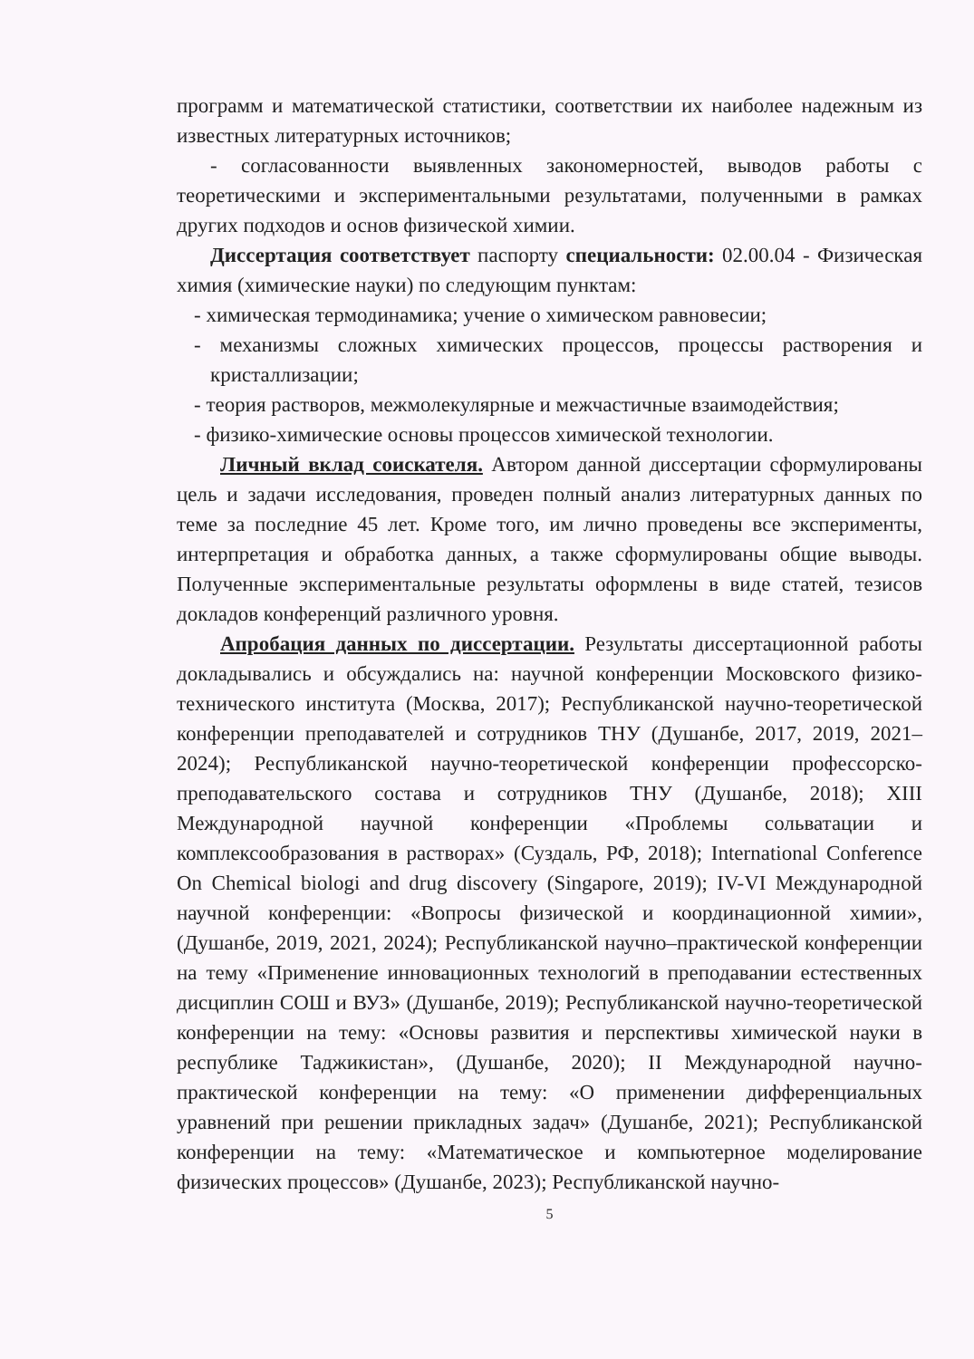программ и математической статистики, соответствии их наиболее надежным из известных литературных источников;
- согласованности выявленных закономерностей, выводов работы с теоретическими и экспериментальными результатами, полученными в рамках других подходов и основ физической химии.
Диссертация соответствует паспорту специальности: 02.00.04 - Физическая химия (химические науки) по следующим пунктам:
- химическая термодинамика; учение о химическом равновесии;
- механизмы сложных химических процессов, процессы растворения и кристаллизации;
- теория растворов, межмолекулярные и межчастичные взаимодействия;
- физико-химические основы процессов химической технологии.
Личный вклад соискателя. Автором данной диссертации сформулированы цель и задачи исследования, проведен полный анализ литературных данных по теме за последние 45 лет. Кроме того, им лично проведены все эксперименты, интерпретация и обработка данных, а также сформулированы общие выводы. Полученные экспериментальные результаты оформлены в виде статей, тезисов докладов конференций различного уровня.
Апробация данных по диссертации. Результаты диссертационной работы докладывались и обсуждались на: научной конференции Московского физико-технического института (Москва, 2017); Республиканской научно-теоретической конференции преподавателей и сотрудников ТНУ (Душанбе, 2017, 2019, 2021–2024); Республиканской научно-теоретической конференции профессорско-преподавательского состава и сотрудников ТНУ (Душанбе, 2018); XIII Международной научной конференции «Проблемы сольватации и комплексообразования в растворах» (Суздаль, РФ, 2018); International Conference On Chemical biologi and drug discovery (Singapore, 2019); IV-VI Международной научной конференции: «Вопросы физической и координационной химии», (Душанбе, 2019, 2021, 2024); Республиканской научно–практической конференции на тему «Применение инновационных технологий в преподавании естественных дисциплин СОШ и ВУЗ» (Душанбе, 2019); Республиканской научно-теоретической конференции на тему: «Основы развития и перспективы химической науки в республике Таджикистан», (Душанбе, 2020); II Международной научно-практической конференции на тему: «О применении дифференциальных уравнений при решении прикладных задач» (Душанбе, 2021); Республиканской конференции на тему: «Математическое и компьютерное моделирование физических процессов» (Душанбе, 2023); Республиканской научно-
5